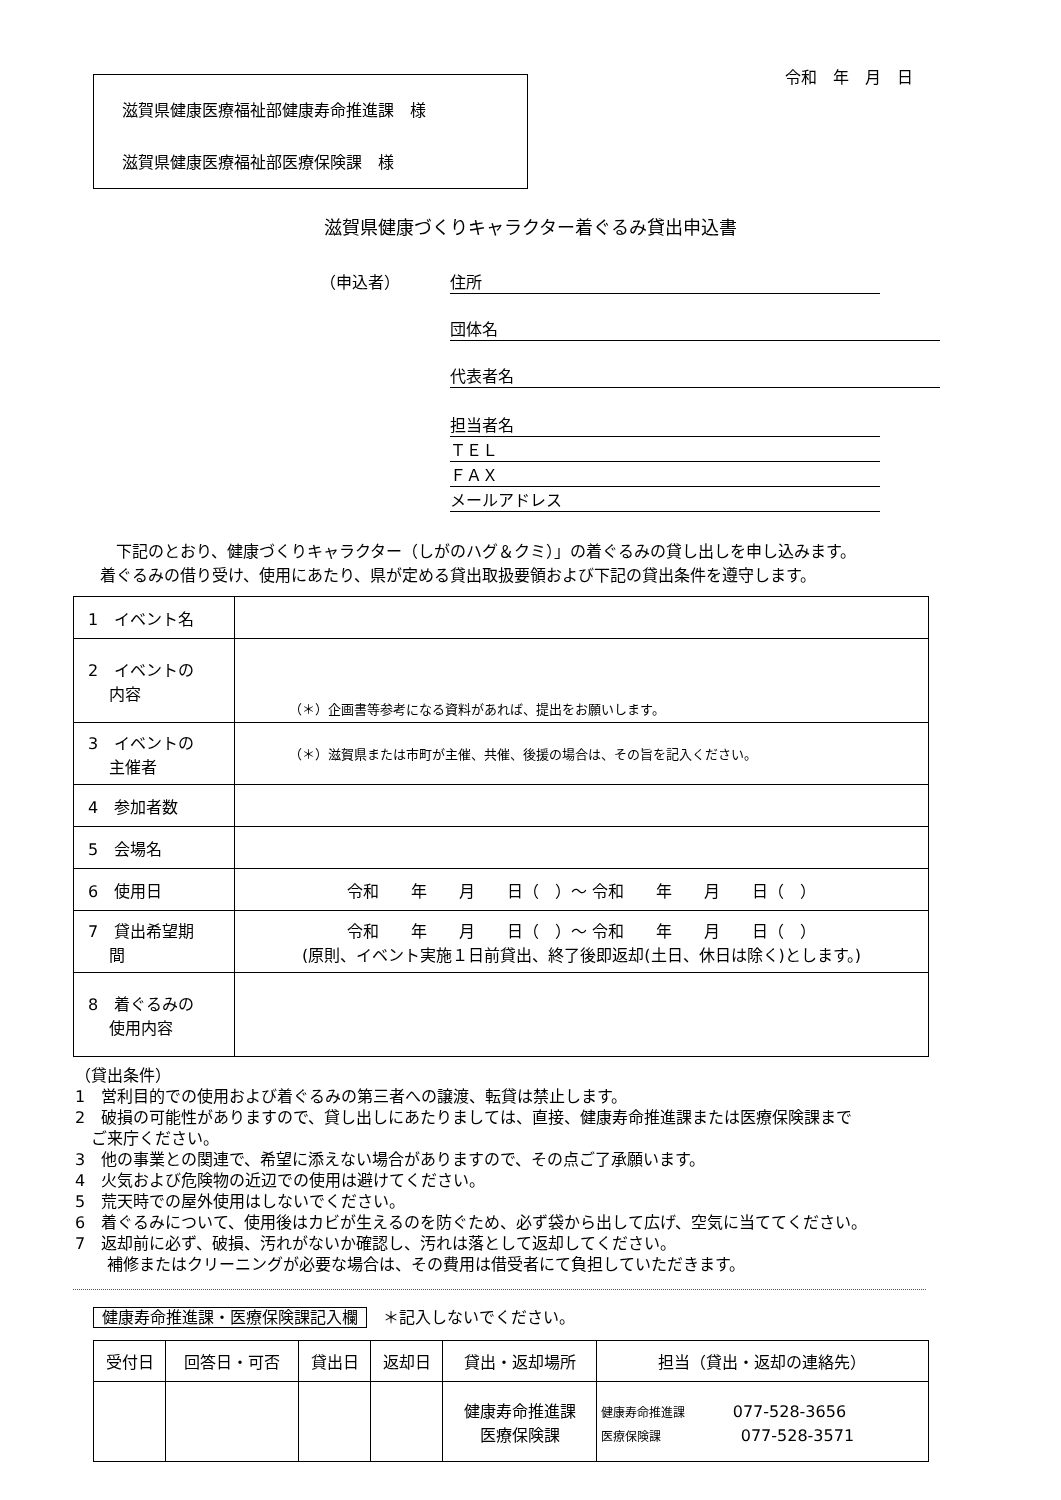令和　年　月　日
滋賀県健康医療福祉部健康寿命推進課　様
滋賀県健康医療福祉部医療保険課　様
滋賀県健康づくりキャラクター着ぐるみ貸出申込書
（申込者） 住所
団体名
代表者名
担当者名
ＴＥＬ
ＦＡＸ
メールアドレス
　下記のとおり、健康づくりキャラクター（しがのハグ＆クミ）」の着ぐるみの貸し出しを申し込みます。
着ぐるみの借り受け、使用にあたり、県が定める貸出取扱要領および下記の貸出条件を遵守します。
| 1 イベント名 | |
| 2 イベントの 内容 | （＊）企画書等参考になる資料があれば、提出をお願いします。 |
| 3 イベントの 主催者 | （＊）滋賀県または市町が主催、共催、後援の場合は、その旨を記入ください。 |
| 4 参加者数 | |
| 5 会場名 | |
| 6 使用日 | 令和 年 月 日（ ）～ 令和 年 月 日（ ） |
| 7 貸出希望期 間 | 令和 年 月 日（ ）～ 令和 年 月 日（ ） (原則、イベント実施１日前貸出、終了後即返却(土日、休日は除く)とします。) |
| 8 着ぐるみの 使用内容 | |
（貸出条件）
1　営利目的での使用および着ぐるみの第三者への譲渡、転貸は禁止します。
2　破損の可能性がありますので、貸し出しにあたりましては、直接、健康寿命推進課または医療保険課まで
　ご来庁ください。
3　他の事業との関連で、希望に添えない場合がありますので、その点ご了承願います。
4　火気および危険物の近辺での使用は避けてください。
5　荒天時での屋外使用はしないでください。
6　着ぐるみについて、使用後はカビが生えるのを防ぐため、必ず袋から出して広げ、空気に当ててください。
7　返却前に必ず、破損、汚れがないか確認し、汚れは落として返却してください。
　　補修またはクリーニングが必要な場合は、その費用は借受者にて負担していただきます。
健康寿命推進課・医療保険課記入欄　＊記入しないでください。
| 受付日 | 回答日・可否 | 貸出日 | 返却日 | 貸出・返却場所 | 担当（貸出・返却の連絡先） |
| --- | --- | --- | --- | --- | --- |
| | | | | 健康寿命推進課 医療保険課 | 健康寿命推進課 077-528-3656 医療保険課 077-528-3571 |